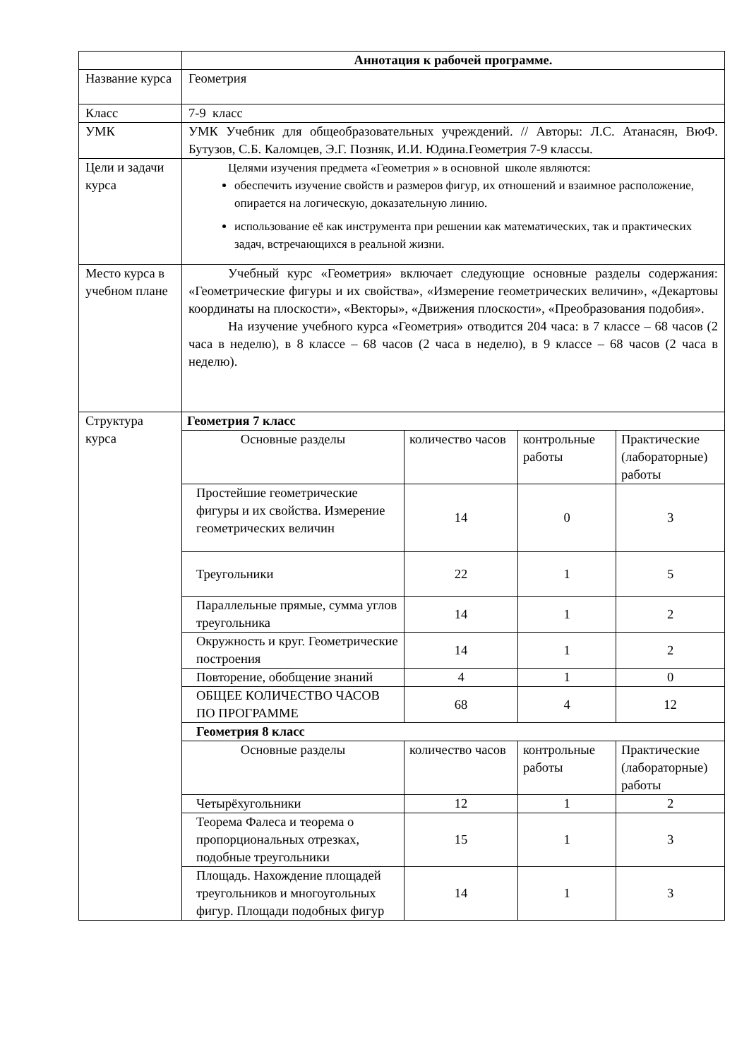| | Аннотация к рабочей программе. |
| Название курса | Геометрия |
| Класс | 7-9 класс |
| УМК | УМК Учебник для общеобразовательных учреждений. // Авторы: Л.С. Атанасян, ВюФ. Бутузов, С.Б. Каломцев, Э.Г. Позняк, И.И. Юдина.Геометрия 7-9 классы. |
| Цели и задачи курса | Целями изучения предмета «Геометрия » в основной школе являются: обеспечить изучение свойств и размеров фигур, их отношений и взаимное расположение, опирается на логическую, доказательную линию. использование её как инструмента при решении как математических, так и практических задач, встречающихся в реальной жизни. |
| Место курса в учебном плане | Учебный курс «Геометрия» включает следующие основные разделы содержания: «Геометрические фигуры и их свойства», «Измерение геометрических величин», «Декартовы координаты на плоскости», «Векторы», «Движения плоскости», «Преобразования подобия». На изучение учебного курса «Геометрия» отводится 204 часа: в 7 классе – 68 часов (2 часа в неделю), в 8 классе – 68 часов (2 часа в неделю), в 9 классе – 68 часов (2 часа в неделю). |
| Структура курса | / Геометрия 7 класс / / / / / Основные разделы / количество часов / контрольные работы / Практические (лабораторные) работы / / Простейшие геометрические фигуры и их свойства. Измерение геометрических величин / 14 / 0 / 3 / / Треугольники / 22 / 1 / 5 / / Параллельные прямые, сумма углов треугольника / 14 / 1 / 2 / / Окружность и круг. Геометрические построения / 14 / 1 / 2 / / Повторение, обобщение знаний / 4 / 1 / 0 / / ОБЩЕЕ КОЛИЧЕСТВО ЧАСОВ ПО ПРОГРАММЕ / 68 / 4 / 12 / / Геометрия 8 класс / / / / / Основные разделы / количество часов / контрольные работы / Практические (лабораторные) работы / / Четырёхугольники / 12 / 1 / 2 / / Теорема Фалеса и теорема о пропорциональных отрезках, подобные треугольники / 15 / 1 / 3 / / Площадь. Нахождение площадей треугольников и многоугольных фигур. Площади подобных фигур / 14 / 1 / 3 / |